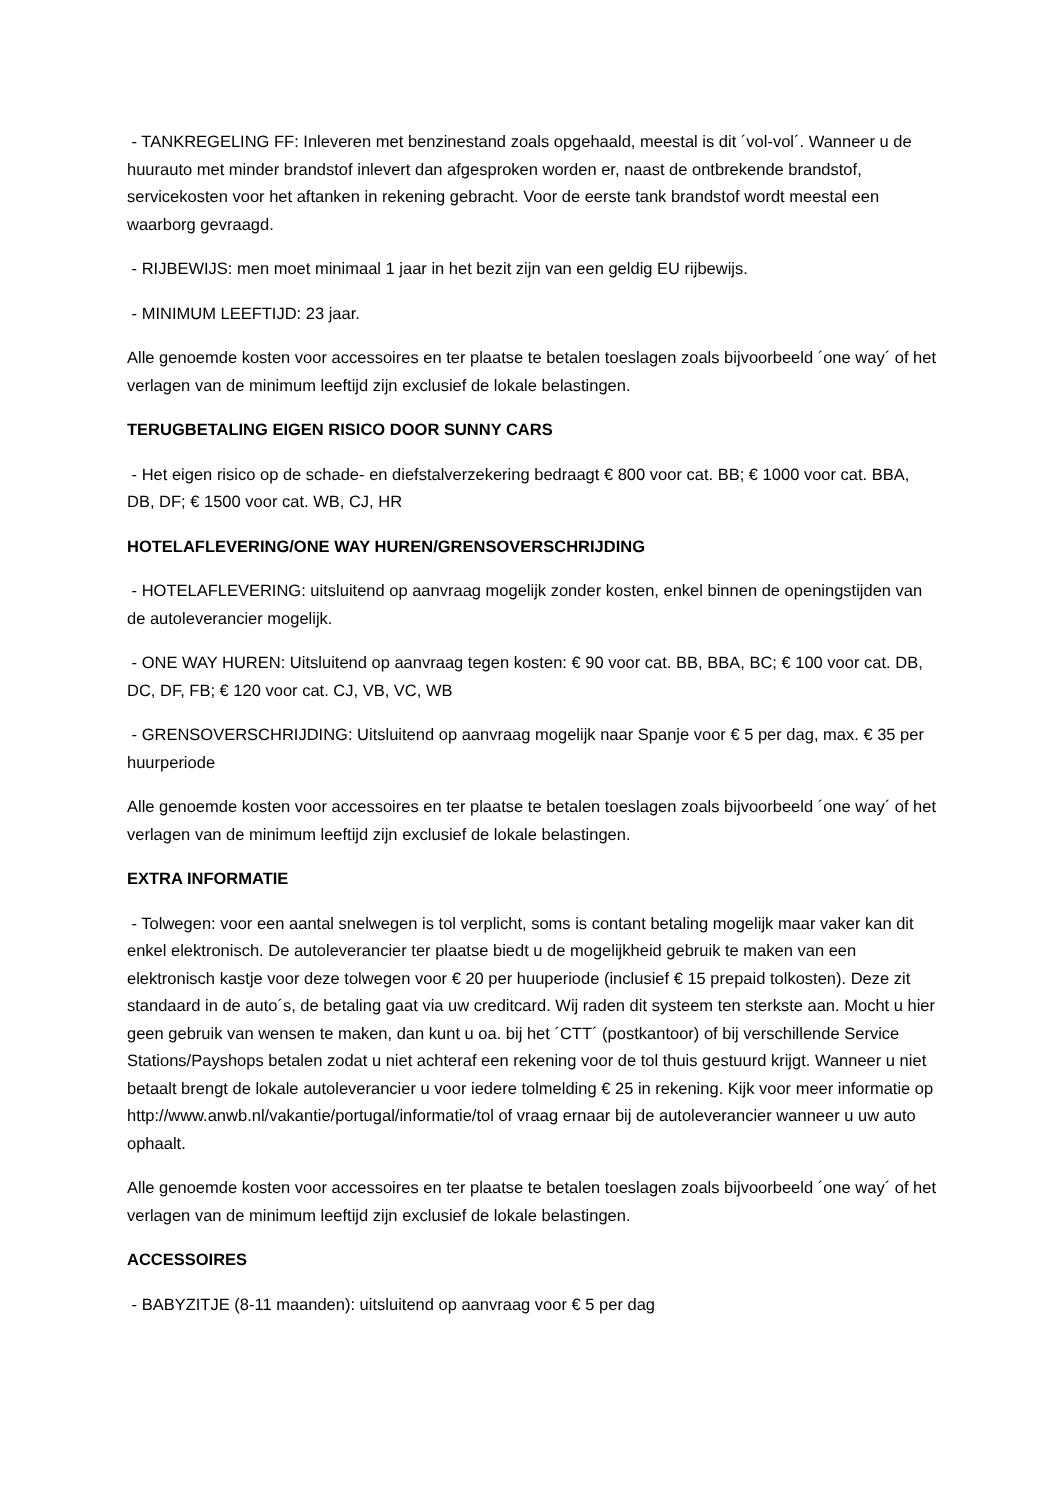- TANKREGELING FF: Inleveren met benzinestand zoals opgehaald, meestal is dit ´vol-vol´. Wanneer u de huurauto met minder brandstof inlevert dan afgesproken worden er, naast de ontbrekende brandstof, servicekosten voor het aftanken in rekening gebracht. Voor de eerste tank brandstof wordt meestal een waarborg gevraagd.
- RIJBEWIJS: men moet minimaal 1 jaar in het bezit zijn van een geldig EU rijbewijs.
- MINIMUM LEEFTIJD: 23 jaar.
Alle genoemde kosten voor accessoires en ter plaatse te betalen toeslagen zoals bijvoorbeeld ´one way´ of het verlagen van de minimum leeftijd zijn exclusief de lokale belastingen.
TERUGBETALING EIGEN RISICO DOOR SUNNY CARS
- Het eigen risico op de schade- en diefstalverzekering bedraagt € 800 voor cat. BB; € 1000 voor cat. BBA, DB, DF; € 1500 voor cat. WB, CJ, HR
HOTELAFLEVERING/ONE WAY HUREN/GRENSOVERSCHRIJDING
- HOTELAFLEVERING: uitsluitend op aanvraag mogelijk zonder kosten, enkel binnen de openingstijden van de autoleverancier mogelijk.
- ONE WAY HUREN: Uitsluitend op aanvraag tegen kosten: € 90 voor cat. BB, BBA, BC; € 100 voor cat. DB, DC, DF, FB; € 120 voor cat. CJ, VB, VC, WB
- GRENSOVERSCHRIJDING: Uitsluitend op aanvraag mogelijk naar Spanje voor € 5 per dag, max. € 35 per huurperiode
Alle genoemde kosten voor accessoires en ter plaatse te betalen toeslagen zoals bijvoorbeeld ´one way´ of het verlagen van de minimum leeftijd zijn exclusief de lokale belastingen.
EXTRA INFORMATIE
- Tolwegen: voor een aantal snelwegen is tol verplicht, soms is contant betaling mogelijk maar vaker kan dit enkel elektronisch. De autoleverancier ter plaatse biedt u de mogelijkheid gebruik te maken van een elektronisch kastje voor deze tolwegen voor € 20 per huuperiode (inclusief € 15 prepaid tolkosten). Deze zit standaard in de auto´s, de betaling gaat via uw creditcard. Wij raden dit systeem ten sterkste aan. Mocht u hier geen gebruik van wensen te maken, dan kunt u oa. bij het ´CTT´ (postkantoor) of bij verschillende Service Stations/Payshops betalen zodat u niet achteraf een rekening voor de tol thuis gestuurd krijgt. Wanneer u niet betaalt brengt de lokale autoleverancier u voor iedere tolmelding € 25 in rekening. Kijk voor meer informatie op http://www.anwb.nl/vakantie/portugal/informatie/tol of vraag ernaar bij de autoleverancier wanneer u uw auto ophaalt.
Alle genoemde kosten voor accessoires en ter plaatse te betalen toeslagen zoals bijvoorbeeld ´one way´ of het verlagen van de minimum leeftijd zijn exclusief de lokale belastingen.
ACCESSOIRES
- BABYZITJE (8-11 maanden): uitsluitend op aanvraag voor € 5 per dag